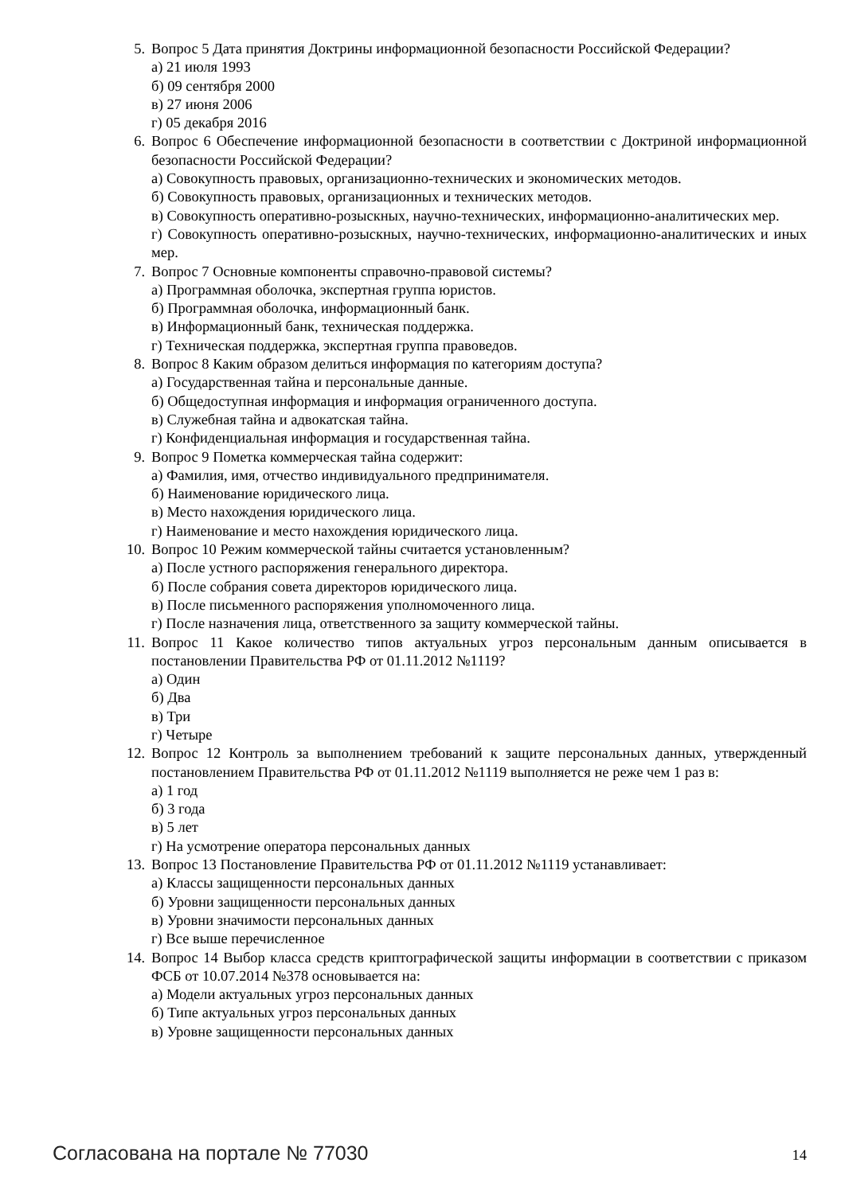5. Вопрос 5 Дата принятия Доктрины информационной безопасности Российской Федерации?
а) 21 июля 1993
б) 09 сентября 2000
в) 27 июня 2006
г) 05 декабря 2016
6. Вопрос 6 Обеспечение информационной безопасности в соответствии с Доктриной информационной безопасности Российской Федерации?
а) Совокупность правовых, организационно-технических и экономических методов.
б) Совокупность правовых, организационных и технических методов.
в) Совокупность оперативно-розыскных, научно-технических, информационно-аналитиче­ских мер.
г) Совокупность оперативно-розыскных, научно-технических, информационно-аналитиче­ских и иных мер.
7. Вопрос 7 Основные компоненты справочно-правовой системы?
а) Программная оболочка, экспертная группа юристов.
б) Программная оболочка, информационный банк.
в) Информационный банк, техническая поддержка.
г) Техническая поддержка, экспертная группа правоведов.
8. Вопрос 8 Каким образом делиться информация по категориям доступа?
а) Государственная тайна и персональные данные.
б) Общедоступная информация и информация ограниченного доступа.
в) Служебная тайна и адвокатская тайна.
г) Конфиденциальная информация и государственная тайна.
9. Вопрос 9 Пометка коммерческая тайна содержит:
а) Фамилия, имя, отчество индивидуального предпринимателя.
б) Наименование юридического лица.
в) Место нахождения юридического лица.
г) Наименование и место нахождения юридического лица.
10. Вопрос 10 Режим коммерческой тайны считается установленным?
а) После устного распоряжения генерального директора.
б) После собрания совета директоров юридического лица.
в) После письменного распоряжения уполномоченного лица.
г) После назначения лица, ответственного за защиту коммерческой тайны.
11. Вопрос 11 Какое количество типов актуальных угроз персональным данным описывается в постановлении Правительства РФ от 01.11.2012 №1119?
а) Один
б) Два
в) Три
г) Четыре
12. Вопрос 12 Контроль за выполнением требований к защите персональных данных, утвержденный постановлением Правительства РФ от 01.11.2012 №1119 выполняется не реже чем 1 раз в:
а) 1 год
б) 3 года
в) 5 лет
г) На усмотрение оператора персональных данных
13. Вопрос 13 Постановление Правительства РФ от 01.11.2012 №1119 устанавливает:
а) Классы защищенности персональных данных
б) Уровни защищенности персональных данных
в) Уровни значимости персональных данных
г) Все выше перечисленное
14. Вопрос 14 Выбор класса средств криптографической защиты информации в соответствии с приказом ФСБ от 10.07.2014 №378 основывается на:
а) Модели актуальных угроз персональных данных
б) Типе актуальных угроз персональных данных
в) Уровне защищенности персональных данных
Согласована на портале № 77030 14